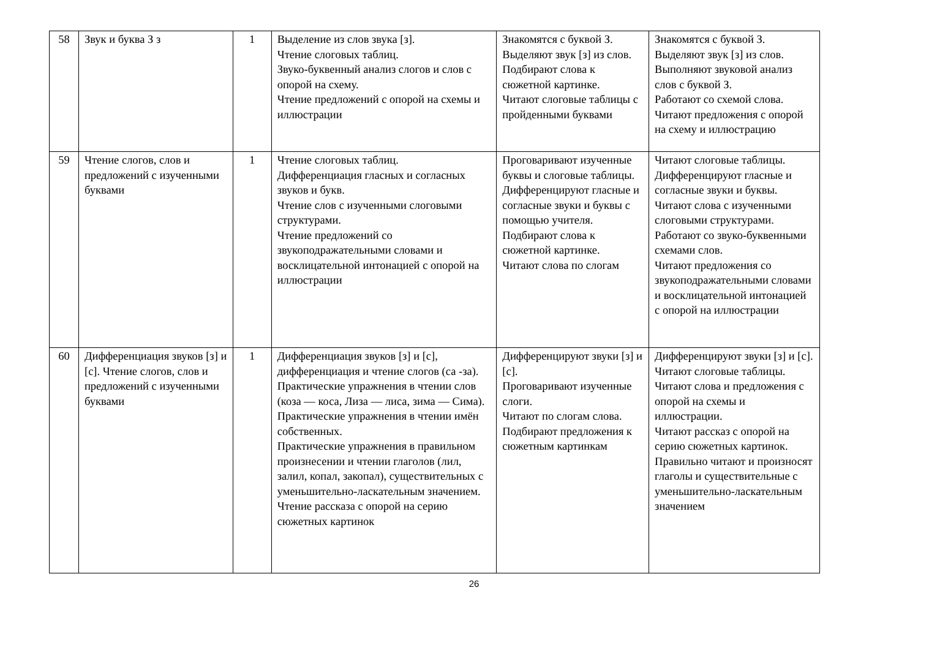| 58 | Звук и буква З з | 1 | Выделение из слов звука [з]. Чтение слоговых таблиц. Звуко-буквенный анализ слогов и слов с опорой на схему. Чтение предложений с опорой на схемы и иллюстрации | Знакомятся с буквой З. Выделяют звук [з] из слов. Подбирают слова к сюжетной картинке. Читают слоговые таблицы с пройденными буквами | Знакомятся с буквой З. Выделяют звук [з] из слов. Выполняют звуковой анализ слов с буквой З. Работают со схемой слова. Читают предложения с опорой на схему и иллюстрацию |
| 59 | Чтение слогов, слов и предложений с изученными буквами | 1 | Чтение слоговых таблиц. Дифференциация гласных и согласных звуков и букв. Чтение слов с изученными слоговыми структурами. Чтение предложений со звукоподражательными словами и восклицательной интонацией с опорой на иллюстрации | Проговаривают изученные буквы и слоговые таблицы. Дифференцируют гласные и согласные звуки и буквы с помощью учителя. Подбирают слова к сюжетной картинке. Читают слова по слогам | Читают слоговые таблицы. Дифференцируют гласные и согласные звуки и буквы. Читают слова с изученными слоговыми структурами. Работают со звуко-буквенными схемами слов. Читают предложения со звукоподражательными словами и восклицательной интонацией с опорой на иллюстрации |
| 60 | Дифференциация звуков [з] и [с]. Чтение слогов, слов и предложений с изученными буквами | 1 | Дифференциация звуков [з] и [с], дифференциация и чтение слогов (са -за). Практические упражнения в чтении слов (коза — коса, Лиза — лиса, зима — Сима). Практические упражнения в чтении имён собственных. Практические упражнения в правильном произнесении и чтении глаголов (лил, залил, копал, закопал), существительных с уменьшительно-ласкательным значением. Чтение рассказа с опорой на серию сюжетных картинок | Дифференцируют звуки [з] и [с]. Проговаривают изученные слоги. Читают по слогам слова. Подбирают предложения к сюжетным картинкам | Дифференцируют звуки [з] и [с]. Читают слоговые таблицы. Читают слова и предложения с опорой на схемы и иллюстрации. Читают рассказ с опорой на серию сюжетных картинок. Правильно читают и произносят глаголы и существительные с уменьшительно-ласкательным значением |
26